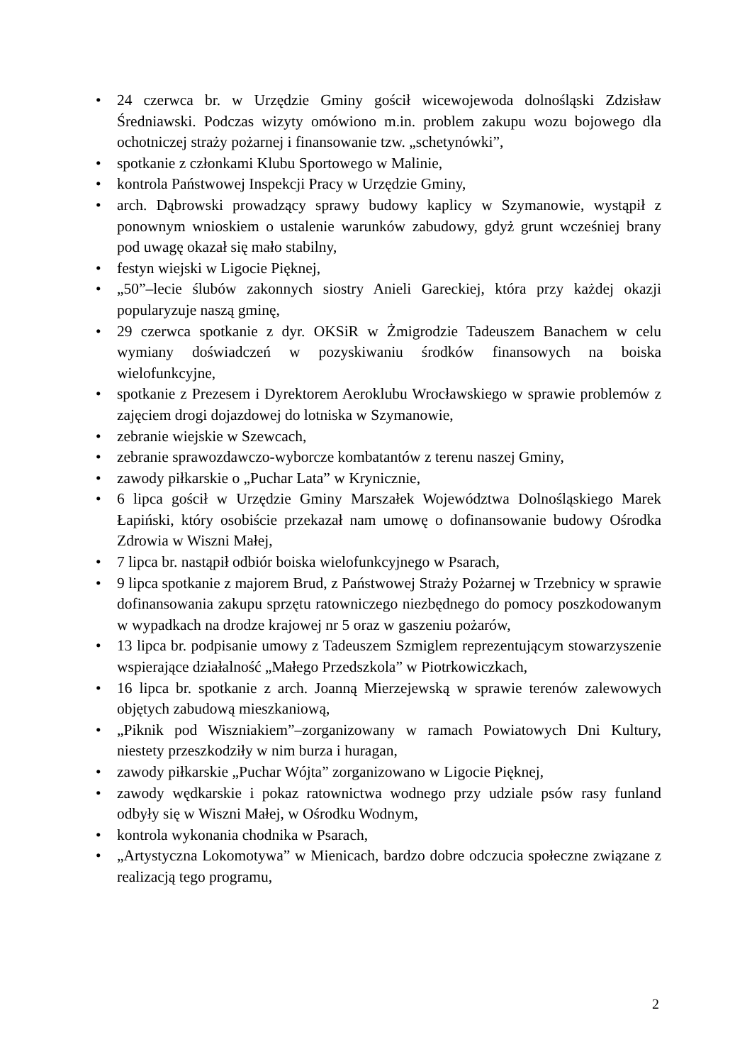• 24 czerwca br. w Urzędzie Gminy gościł wicewojewoda dolnośląski Zdzisław Średniawski. Podczas wizyty omówiono m.in. problem zakupu wozu bojowego dla ochotniczej straży pożarnej i finansowanie tzw. „schetynówki”,
• spotkanie z członkami Klubu Sportowego w Malinie,
• kontrola Państwowej Inspekcji Pracy w Urzędzie Gminy,
• arch. Dąbrowski prowadzący sprawy budowy kaplicy w Szymanowie, wystąpił z ponownym wnioskiem o ustalenie warunków zabudowy, gdyż grunt wcześniej brany pod uwagę okazał się mało stabilny,
• festyn wiejski w Ligocie Pięknej,
• „50”–lecie ślubów zakonnych siostry Anieli Gareckiej, która przy każdej okazji popularyzuje naszą gminę,
• 29 czerwca spotkanie z dyr. OKSiR w Żmigrodzie Tadeuszem Banachem w celu wymiany doświadczeń w pozyskiwaniu środków finansowych na boiska wielofunkcyjne,
• spotkanie z Prezesem i Dyrektorem Aeroklubu Wrocławskiego w sprawie problemów z zajęciem drogi dojazdowej do lotniska w Szymanowie,
• zebranie wiejskie w Szewcach,
• zebranie sprawozdawczo-wyborcze kombatantów z terenu naszej Gminy,
• zawody piłkarskie o „Puchar Lata” w Krynicznie,
• 6 lipca gościł w Urzędzie Gminy Marszałek Województwa Dolnośląskiego Marek Łapiński, który osobiście przekazał nam umowę o dofinansowanie budowy Ośrodka Zdrowia w Wiszni Małej,
• 7 lipca br. nastąpił odbiór boiska wielofunkcyjnego w Psarach,
• 9 lipca spotkanie z majorem Brud, z Państwowej Straży Pożarnej w Trzebnicy w sprawie dofinansowania zakupu sprzętu ratowniczego niezbędnego do pomocy poszkodowanym w wypadkach na drodze krajowej nr 5 oraz w gaszeniu pożarów,
• 13 lipca br. podpisanie umowy z Tadeuszem Szmiglem reprezentującym stowarzyszenie wspierające działalność „Małego Przedszkola” w Piotrkowiczkach,
• 16 lipca br. spotkanie z arch. Joanną Mierzejewską w sprawie terenów zalewowych objętych zabudową mieszkaniową,
• „Piknik pod Wiszniakiem”–zorganizowany w ramach Powiatowych Dni Kultury, niestety przeszkodziły w nim burza i huragan,
• zawody piłkarskie „Puchar Wójta” zorganizowano w Ligocie Pięknej,
• zawody wędkarskie i pokaz ratownictwa wodnego przy udziale psów rasy funland odbyły się w Wiszni Małej, w Ośrodku Wodnym,
• kontrola wykonania chodnika w Psarach,
• „Artystyczna Lokomotywa” w Mienicach, bardzo dobre odczucia społeczne związane z realizacją tego programu,
2